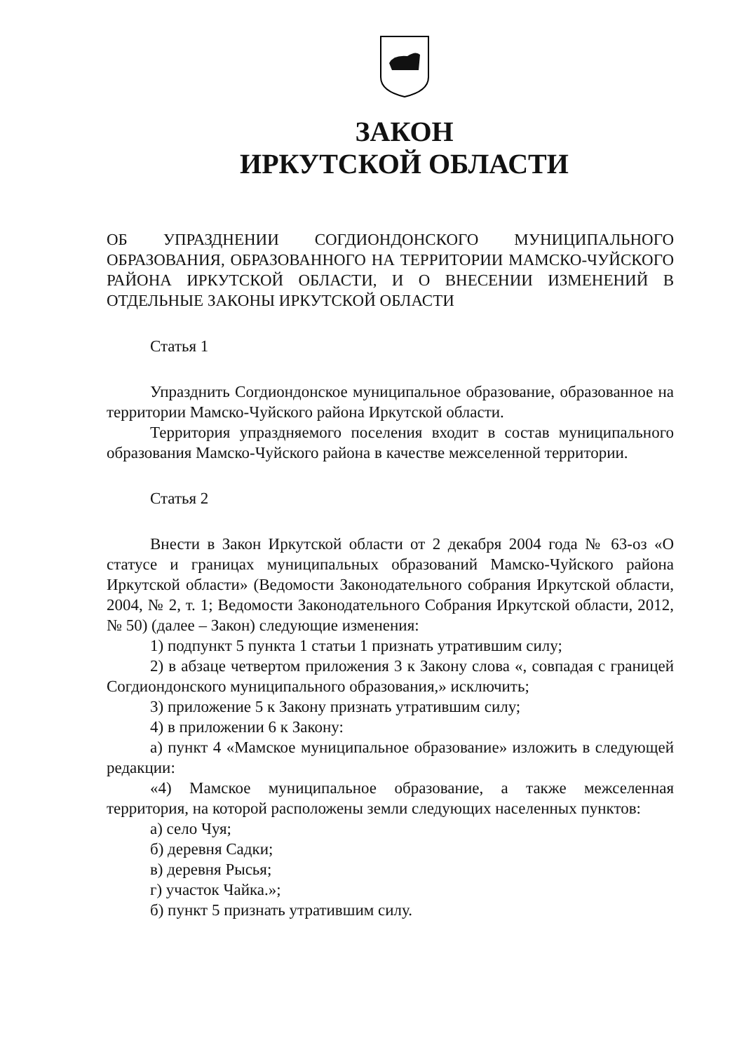ЗАКОН
ИРКУТСКОЙ ОБЛАСТИ
ОБ УПРАЗДНЕНИИ СОГДИОНДОНСКОГО МУНИЦИПАЛЬНОГО ОБРАЗОВАНИЯ, ОБРАЗОВАННОГО НА ТЕРРИТОРИИ МАМСКО-ЧУЙСКОГО РАЙОНА ИРКУТСКОЙ ОБЛАСТИ, И О ВНЕСЕНИИ ИЗМЕНЕНИЙ В ОТДЕЛЬНЫЕ ЗАКОНЫ ИРКУТСКОЙ ОБЛАСТИ
Статья 1
Упразднить Согдиондонское муниципальное образование, образованное на территории Мамско-Чуйского района Иркутской области.
Территория упраздняемого поселения входит в состав муниципального образования Мамско-Чуйского района в качестве межселенной территории.
Статья 2
Внести в Закон Иркутской области от 2 декабря 2004 года № 63-оз «О статусе и границах муниципальных образований Мамско-Чуйского района Иркутской области» (Ведомости Законодательного собрания Иркутской области, 2004, № 2, т. 1; Ведомости Законодательного Собрания Иркутской области, 2012, № 50) (далее – Закон) следующие изменения:
1) подпункт 5 пункта 1 статьи 1 признать утратившим силу;
2) в абзаце четвертом приложения 3 к Закону слова «, совпадая с границей Согдиондонского муниципального образования,» исключить;
3) приложение 5 к Закону признать утратившим силу;
4) в приложении 6 к Закону:
а) пункт 4 «Мамское муниципальное образование» изложить в следующей редакции:
«4) Мамское муниципальное образование, а также межселенная территория, на которой расположены земли следующих населенных пунктов:
а) село Чуя;
б) деревня Садки;
в) деревня Рысья;
г) участок Чайка.»;
б) пункт 5 признать утратившим силу.